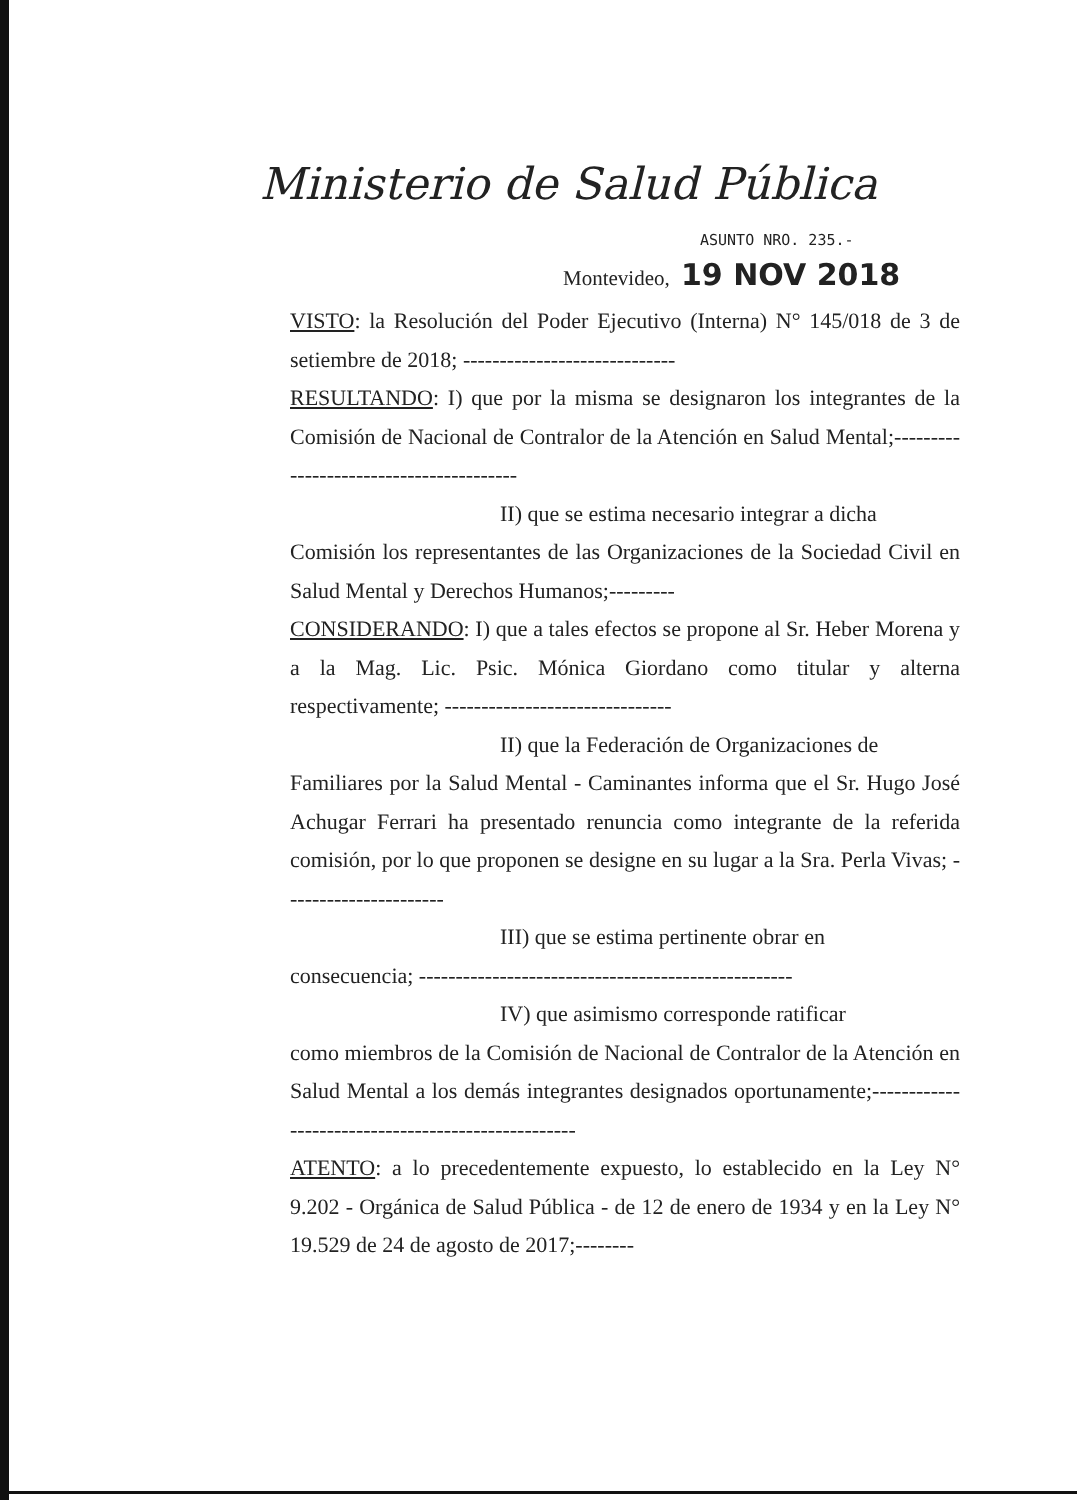Ministerio de Salud Pública
ASUNTO NRO. 235.-
Montevideo, 19 NOV 2018
VISTO: la Resolución del Poder Ejecutivo (Interna) N° 145/018 de 3 de setiembre de 2018; -----------------------------
RESULTANDO: I) que por la misma se designaron los integrantes de la Comisión de Nacional de Contralor de la Atención en Salud Mental;----------------------------------------
II) que se estima necesario integrar a dicha
Comisión los representantes de las Organizaciones de la Sociedad Civil en Salud Mental y Derechos Humanos;---------
CONSIDERANDO: I) que a tales efectos se propone al Sr. Heber Morena y a la Mag. Lic. Psic. Mónica Giordano como titular y alterna respectivamente; -------------------------------
II) que la Federación de Organizaciones de
Familiares por la Salud Mental - Caminantes informa que el Sr. Hugo José Achugar Ferrari ha presentado renuncia como integrante de la referida comisión, por lo que proponen se designe en su lugar a la Sra. Perla Vivas; ----------------------
III) que se estima pertinente obrar en
consecuencia; ---------------------------------------------------
IV) que asimismo corresponde ratificar
como miembros de la Comisión de Nacional de Contralor de la Atención en Salud Mental a los demás integrantes designados oportunamente;---------------------------------------------------
ATENTO: a lo precedentemente expuesto, lo establecido en la Ley N° 9.202 - Orgánica de Salud Pública - de 12 de enero de 1934 y en la Ley N° 19.529 de 24 de agosto de 2017;--------